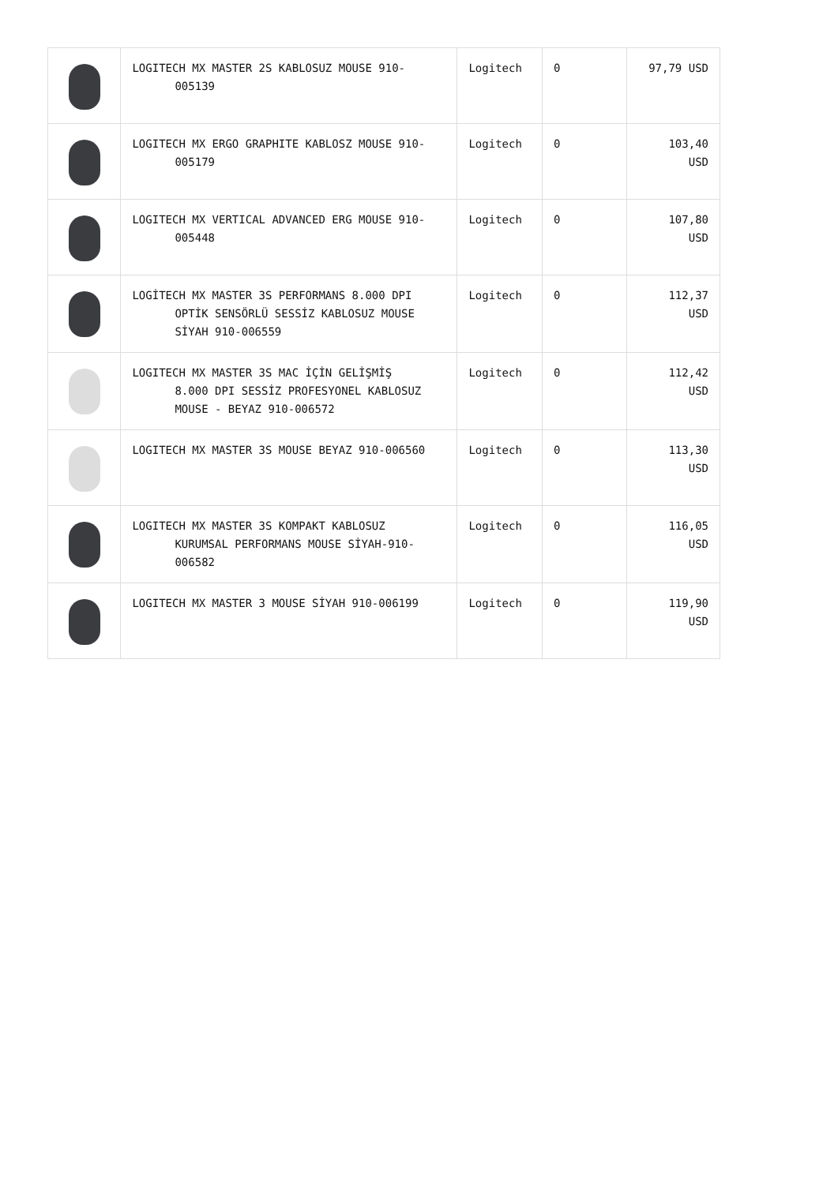| | LOGITECH MX MASTER 2S KABLOSUZ MOUSE 910- 005139 | Logitech | 0 | 97,79 USD |
| | LOGITECH MX ERGO GRAPHITE KABLOSZ MOUSE 910- 005179 | Logitech | 0 | 103,40 USD |
| | LOGITECH MX VERTICAL ADVANCED ERG MOUSE 910- 005448 | Logitech | 0 | 107,80 USD |
| | LOGİTECH MX MASTER 3S PERFORMANS 8.000 DPI OPTİK SENSÖRLÜ SESSİZ KABLOSUZ MOUSE SİYAH 910-006559 | Logitech | 0 | 112,37 USD |
| | LOGITECH MX MASTER 3S MAC İÇİN GELİŞMİŞ 8.000 DPI SESSİZ PROFESYONEL KABLOSUZ MOUSE - BEYAZ 910-006572 | Logitech | 0 | 112,42 USD |
| | LOGITECH MX MASTER 3S MOUSE BEYAZ 910-006560 | Logitech | 0 | 113,30 USD |
| | LOGITECH MX MASTER 3S KOMPAKT KABLOSUZ KURUMSAL PERFORMANS MOUSE SİYAH-910-006582 | Logitech | 0 | 116,05 USD |
| | LOGITECH MX MASTER 3 MOUSE SİYAH 910-006199 | Logitech | 0 | 119,90 USD |